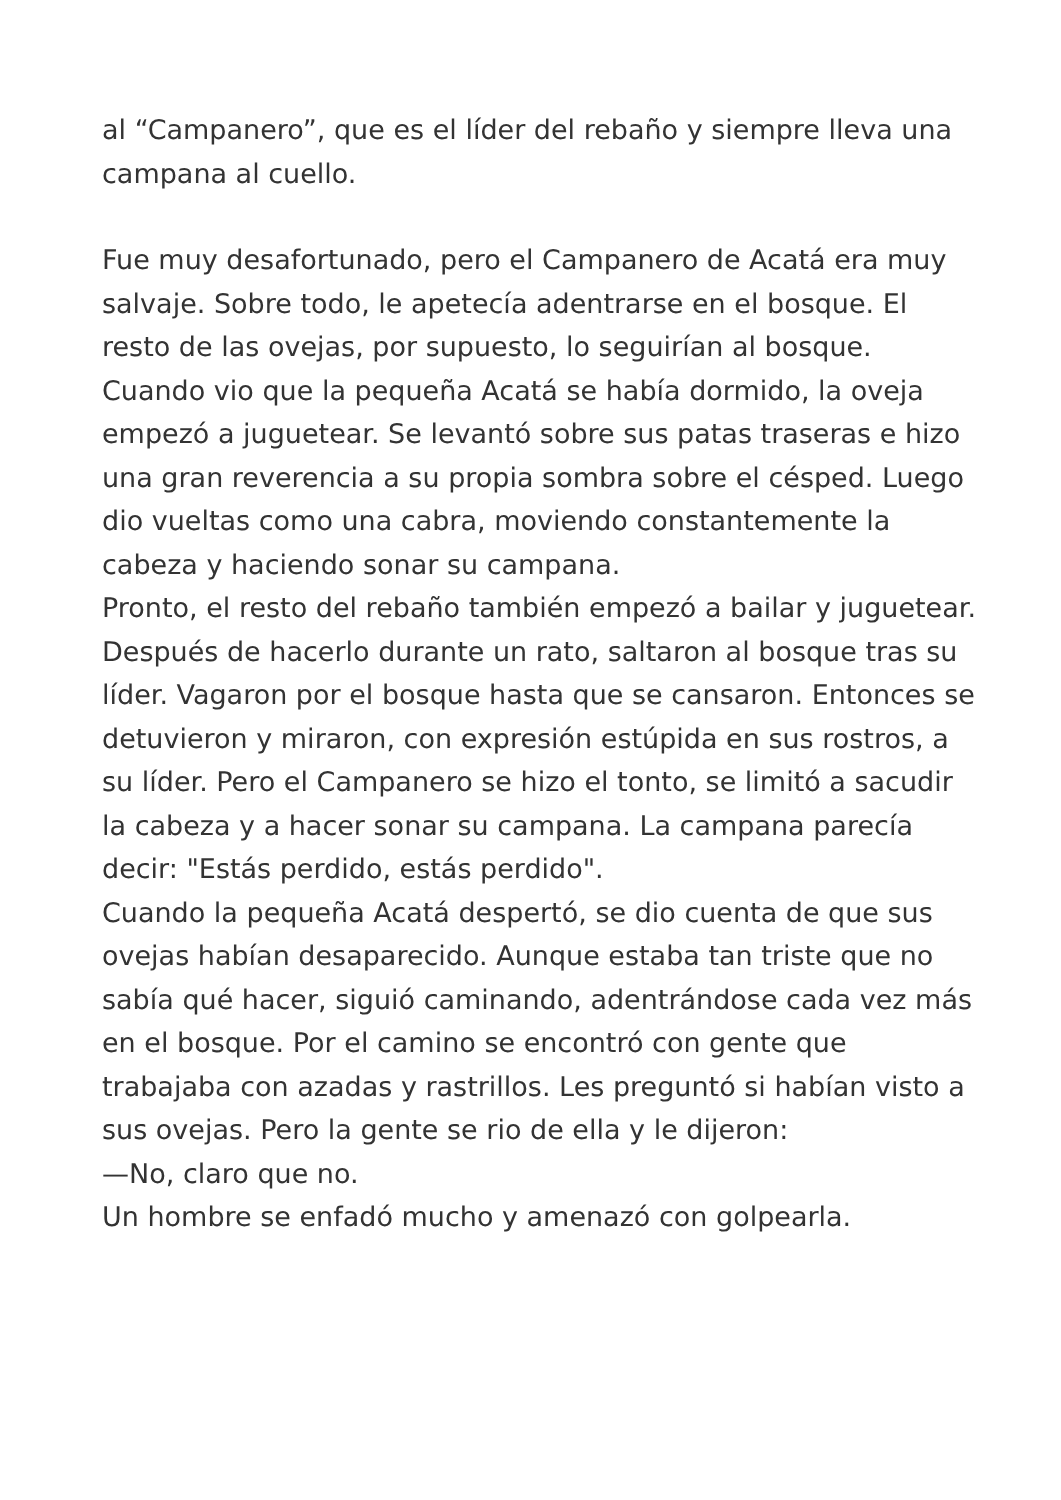al “Campanero”, que es el líder del rebaño y siempre lleva una campana al cuello.
Fue muy desafortunado, pero el Campanero de Acatá era muy salvaje. Sobre todo, le apetecía adentrarse en el bosque. El resto de las ovejas, por supuesto, lo seguirían al bosque. Cuando vio que la pequeña Acatá se había dormido, la oveja empezó a juguetear. Se levantó sobre sus patas traseras e hizo una gran reverencia a su propia sombra sobre el césped. Luego dio vueltas como una cabra, moviendo constantemente la cabeza y haciendo sonar su campana.
Pronto, el resto del rebaño también empezó a bailar y juguetear. Después de hacerlo durante un rato, saltaron al bosque tras su líder. Vagaron por el bosque hasta que se cansaron. Entonces se detuvieron y miraron, con expresión estúpida en sus rostros, a su líder. Pero el Campanero se hizo el tonto, se limitó a sacudir la cabeza y a hacer sonar su campana. La campana parecía decir: "Estás perdido, estás perdido".
Cuando la pequeña Acatá despertó, se dio cuenta de que sus ovejas habían desaparecido. Aunque estaba tan triste que no sabía qué hacer, siguió caminando, adentrándose cada vez más en el bosque. Por el camino se encontró con gente que trabajaba con azadas y rastrillos. Les preguntó si habían visto a sus ovejas. Pero la gente se rio de ella y le dijeron:
—No, claro que no.
Un hombre se enfadó mucho y amenazó con golpearla.